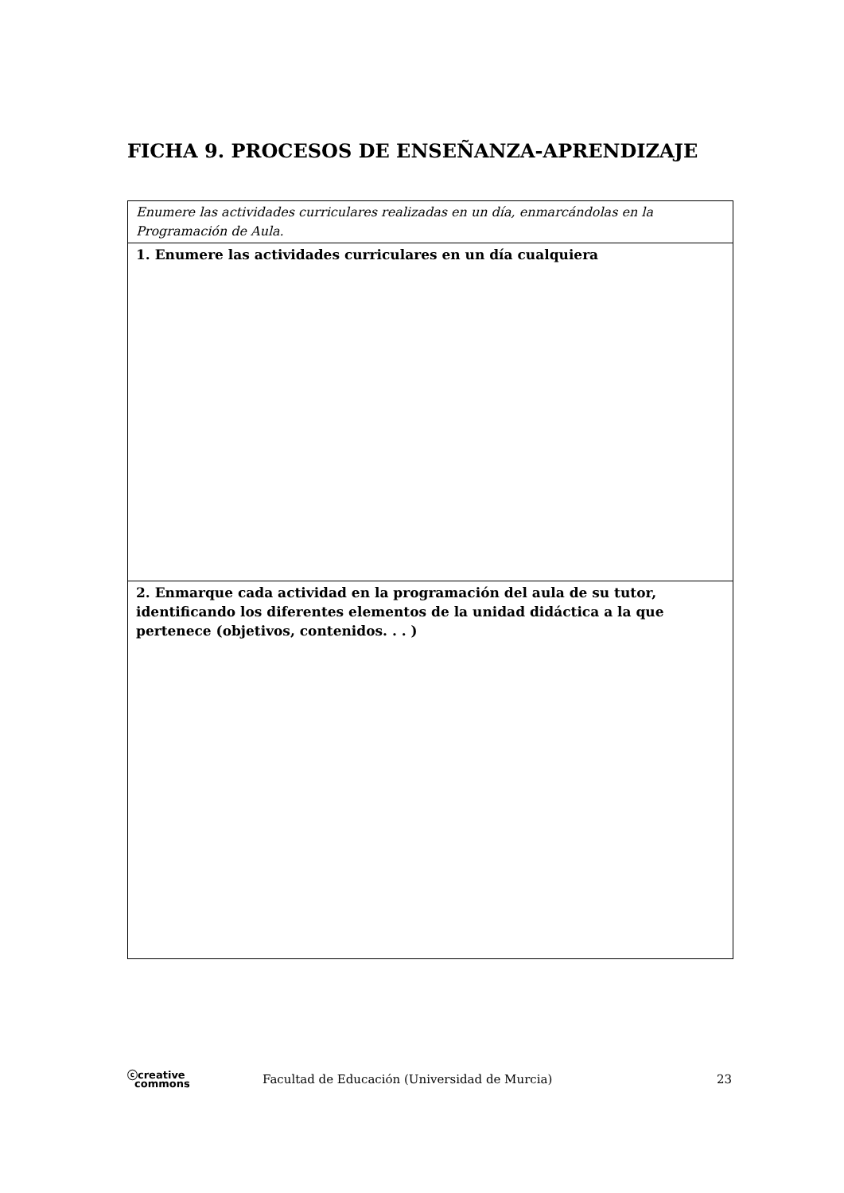FICHA 9. PROCESOS DE ENSEÑANZA-APRENDIZAJE
| Enumere las actividades curriculares realizadas en un día, enmarcándolas en la Programación de Aula. |
| 1. Enumere las actividades curriculares en un día cualquiera |
| 2. Enmarque cada actividad en la programación del aula de su tutor, identificando los diferentes elementos de la unidad didáctica a la que pertenece (objetivos, contenidos. . . ) |
ⓒcreative
commons
Facultad de Educación (Universidad de Murcia)
23